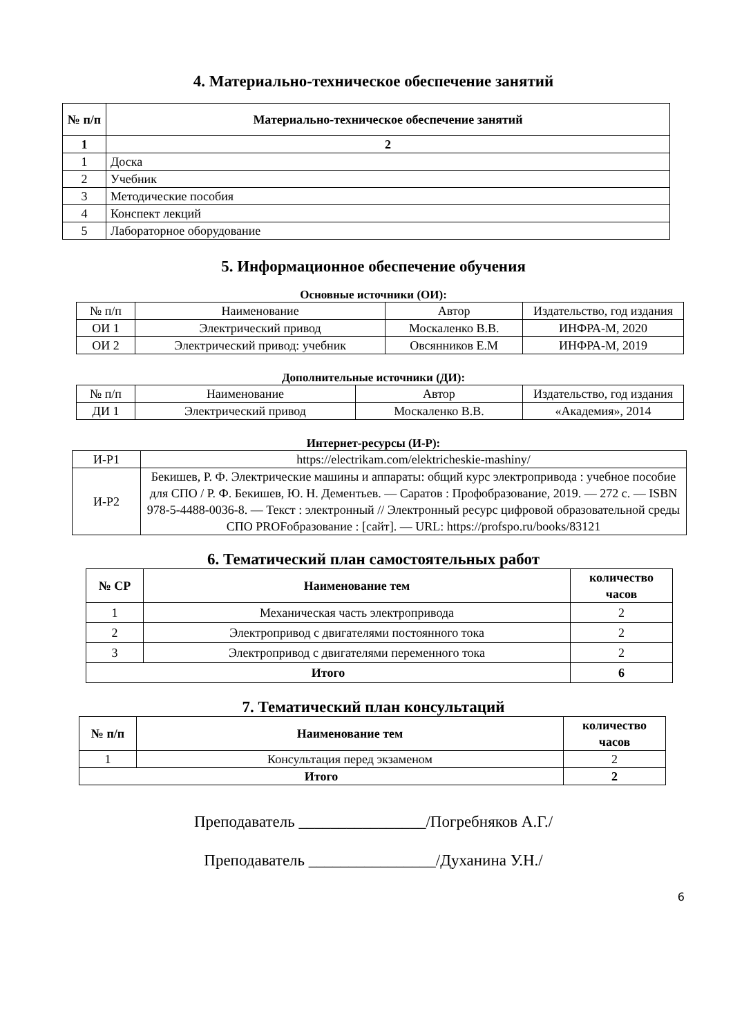4. Материально-техническое обеспечение занятий
| № п/п | Материально-техническое обеспечение занятий |
| --- | --- |
| 1 | 2 |
| 1 | Доска |
| 2 | Учебник |
| 3 | Методические пособия |
| 4 | Конспект лекций |
| 5 | Лабораторное оборудование |
5. Информационное обеспечение обучения
Основные источники (ОИ):
| № п/п | Наименование | Автор | Издательство, год издания |
| ОИ 1 | Электрический привод | Москаленко В.В. | ИНФРА-М, 2020 |
| ОИ 2 | Электрический привод: учебник | Овсянников Е.М | ИНФРА-М, 2019 |
Дополнительные источники (ДИ):
| № п/п | Наименование | Автор | Издательство, год издания |
| ДИ 1 | Электрический привод | Москаленко В.В. | «Академия», 2014 |
Интернет-ресурсы (И-Р):
| И-Р1 | https://electrikam.com/elektricheskie-mashiny/ |
| И-Р2 | Бекишев, Р. Ф. Электрические машины и аппараты: общий курс электропривода : учебное пособие для СПО / Р. Ф. Бекишев, Ю. Н. Дементьев. — Саратов : Профобразование, 2019. — 272 c. — ISBN 978-5-4488-0036-8. — Текст : электронный // Электронный ресурс цифровой образовательной среды СПО PROFобразование : [сайт]. — URL: https://profspo.ru/books/83121 |
6. Тематический план самостоятельных работ
| № СР | Наименование тем | количество часов |
| --- | --- | --- |
| 1 | Механическая часть электропривода | 2 |
| 2 | Электропривод с двигателями постоянного тока | 2 |
| 3 | Электропривод с двигателями переменного тока | 2 |
| Итого | | 6 |
7. Тематический план консультаций
| № п/п | Наименование тем | количество часов |
| --- | --- | --- |
| 1 | Консультация перед экзаменом | 2 |
| Итого | | 2 |
Преподаватель ________________/Погребняков А.Г./
Преподаватель ________________/Духанина У.Н./
6